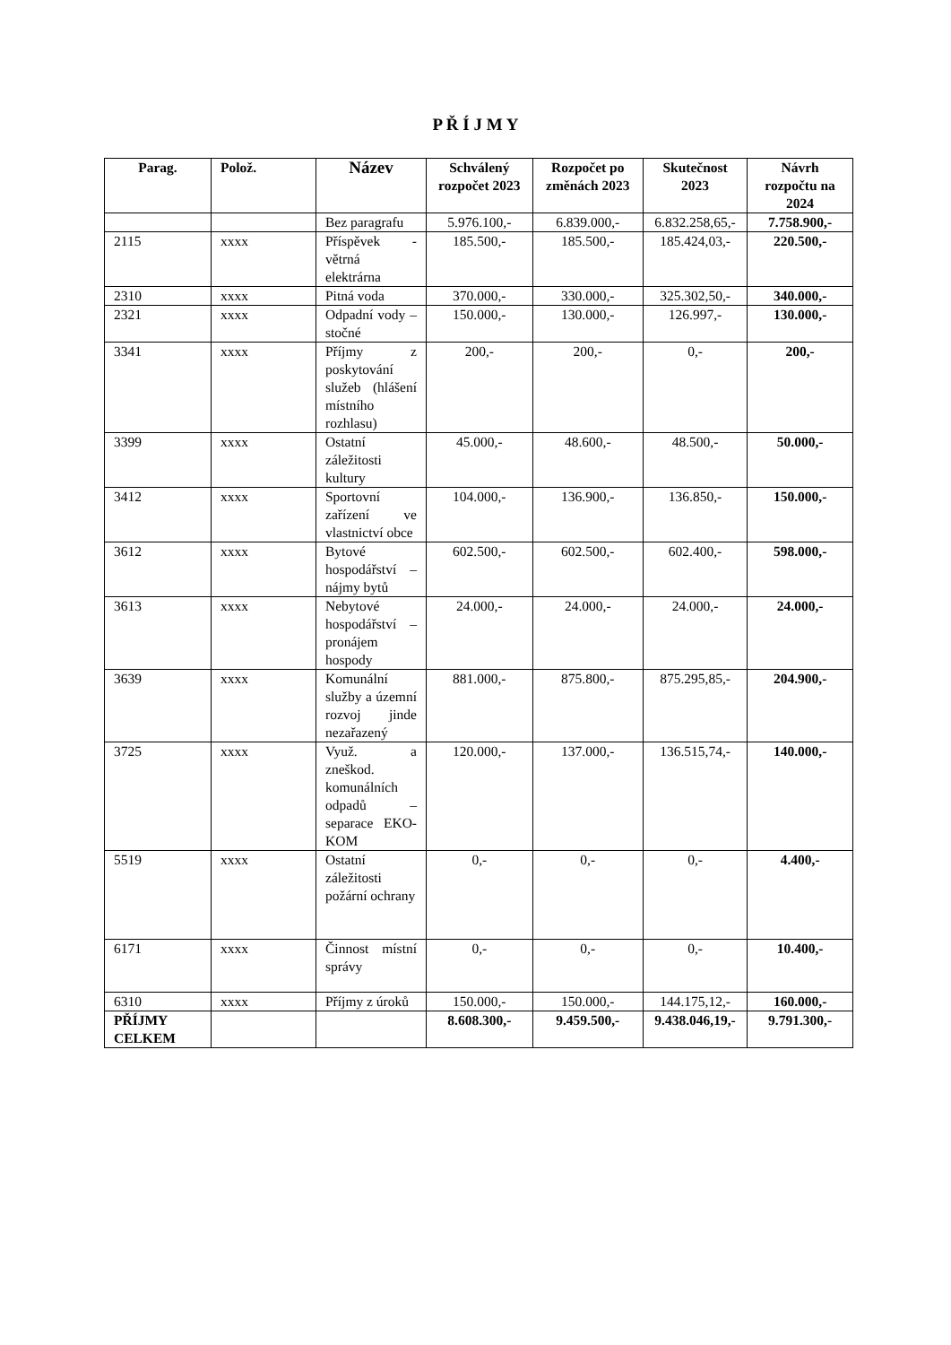P Ř Í J M Y
| Parag. | Polož. | Název | Schválený rozpočet 2023 | Rozpočet po změnách 2023 | Skutečnost 2023 | Návrh rozpočtu na 2024 |
| --- | --- | --- | --- | --- | --- | --- |
| | | Bez paragrafu | 5.976.100,- | 6.839.000,- | 6.832.258,65,- | 7.758.900,- |
| 2115 | xxxx | Příspěvek - větrná elektrárna | 185.500,- | 185.500,- | 185.424,03,- | 220.500,- |
| 2310 | xxxx | Pitná voda | 370.000,- | 330.000,- | 325.302,50,- | 340.000,- |
| 2321 | xxxx | Odpadní vody – stočné | 150.000,- | 130.000,- | 126.997,- | 130.000,- |
| 3341 | xxxx | Příjmy z poskytování služeb (hlášení místního rozhlasu) | 200,- | 200,- | 0,- | 200,- |
| 3399 | xxxx | Ostatní záležitosti kultury | 45.000,- | 48.600,- | 48.500,- | 50.000,- |
| 3412 | xxxx | Sportovní zařízení ve vlastnictví obce | 104.000,- | 136.900,- | 136.850,- | 150.000,- |
| 3612 | xxxx | Bytové hospodářství – nájmy bytů | 602.500,- | 602.500,- | 602.400,- | 598.000,- |
| 3613 | xxxx | Nebytové hospodářství – pronájem hospody | 24.000,- | 24.000,- | 24.000,- | 24.000,- |
| 3639 | xxxx | Komunální služby a územní rozvoj jinde nezařazený | 881.000,- | 875.800,- | 875.295,85,- | 204.900,- |
| 3725 | xxxx | Využ. a zneškod. komunálních odpadů – separace EKO-KOM | 120.000,- | 137.000,- | 136.515,74,- | 140.000,- |
| 5519 | xxxx | Ostatní záležitosti požární ochrany | 0,- | 0,- | 0,- | 4.400,- |
| 6171 | xxxx | Činnost místní správy | 0,- | 0,- | 0,- | 10.400,- |
| 6310 | xxxx | Příjmy z úroků | 150.000,- | 150.000,- | 144.175,12,- | 160.000,- |
| PŘÍJMY CELKEM | | | 8.608.300,- | 9.459.500,- | 9.438.046,19,- | 9.791.300,- |